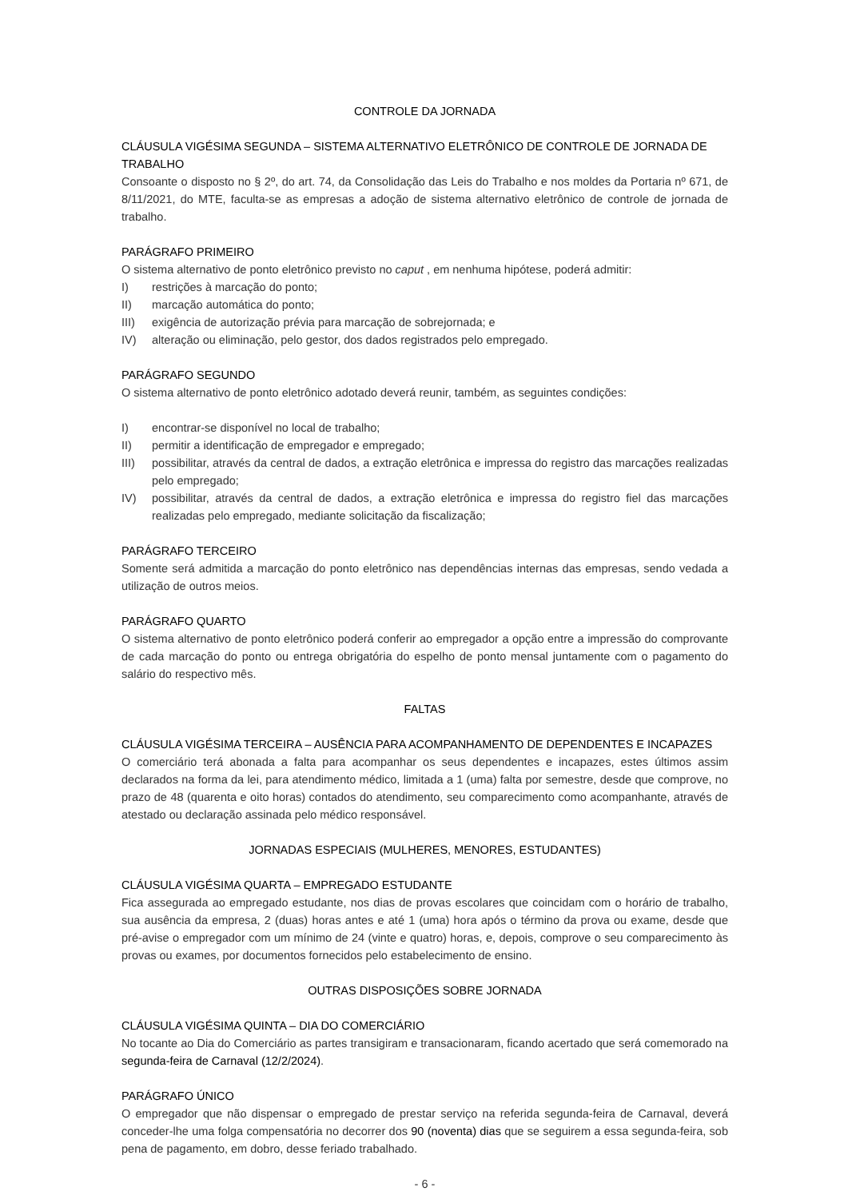CONTROLE DA JORNADA
CLÁUSULA VIGÉSIMA SEGUNDA – SISTEMA ALTERNATIVO ELETRÔNICO DE CONTROLE DE JORNADA DE TRABALHO
Consoante o disposto no § 2º, do art. 74, da Consolidação das Leis do Trabalho e nos moldes da Portaria nº 671, de 8/11/2021, do MTE, faculta-se as empresas a adoção de sistema alternativo eletrônico de controle de jornada de trabalho.
PARÁGRAFO PRIMEIRO
O sistema alternativo de ponto eletrônico previsto no caput , em nenhuma hipótese, poderá admitir:
I) restrições à marcação do ponto;
II) marcação automática do ponto;
III) exigência de autorização prévia para marcação de sobrejornada; e
IV) alteração ou eliminação, pelo gestor, dos dados registrados pelo empregado.
PARÁGRAFO SEGUNDO
O sistema alternativo de ponto eletrônico adotado deverá reunir, também, as seguintes condições:
I) encontrar-se disponível no local de trabalho;
II) permitir a identificação de empregador e empregado;
III) possibilitar, através da central de dados, a extração eletrônica e impressa do registro das marcações realizadas pelo empregado;
IV) possibilitar, através da central de dados, a extração eletrônica e impressa do registro fiel das marcações realizadas pelo empregado, mediante solicitação da fiscalização;
PARÁGRAFO TERCEIRO
Somente será admitida a marcação do ponto eletrônico nas dependências internas das empresas, sendo vedada a utilização de outros meios.
PARÁGRAFO QUARTO
O sistema alternativo de ponto eletrônico poderá conferir ao empregador a opção entre a impressão do comprovante de cada marcação do ponto ou entrega obrigatória do espelho de ponto mensal juntamente com o pagamento do salário do respectivo mês.
FALTAS
CLÁUSULA VIGÉSIMA TERCEIRA – AUSÊNCIA PARA ACOMPANHAMENTO DE DEPENDENTES E INCAPAZES
O comerciário terá abonada a falta para acompanhar os seus dependentes e incapazes, estes últimos assim declarados na forma da lei, para atendimento médico, limitada a 1 (uma) falta por semestre, desde que comprove, no prazo de 48 (quarenta e oito horas) contados do atendimento, seu comparecimento como acompanhante, através de atestado ou declaração assinada pelo médico responsável.
JORNADAS ESPECIAIS (MULHERES, MENORES, ESTUDANTES)
CLÁUSULA VIGÉSIMA QUARTA – EMPREGADO ESTUDANTE
Fica assegurada ao empregado estudante, nos dias de provas escolares que coincidam com o horário de trabalho, sua ausência da empresa, 2 (duas) horas antes e até 1 (uma) hora após o término da prova ou exame, desde que pré-avise o empregador com um mínimo de 24 (vinte e quatro) horas, e, depois, comprove o seu comparecimento às provas ou exames, por documentos fornecidos pelo estabelecimento de ensino.
OUTRAS DISPOSIÇÕES SOBRE JORNADA
CLÁUSULA VIGÉSIMA QUINTA – DIA DO COMERCIÁRIO
No tocante ao Dia do Comerciário as partes transigiram e transacionaram, ficando acertado que será comemorado na segunda-feira de Carnaval (12/2/2024).
PARÁGRAFO ÚNICO
O empregador que não dispensar o empregado de prestar serviço na referida segunda-feira de Carnaval, deverá conceder-lhe uma folga compensatória no decorrer dos 90 (noventa) dias que se seguirem a essa segunda-feira, sob pena de pagamento, em dobro, desse feriado trabalhado.
- 6 -